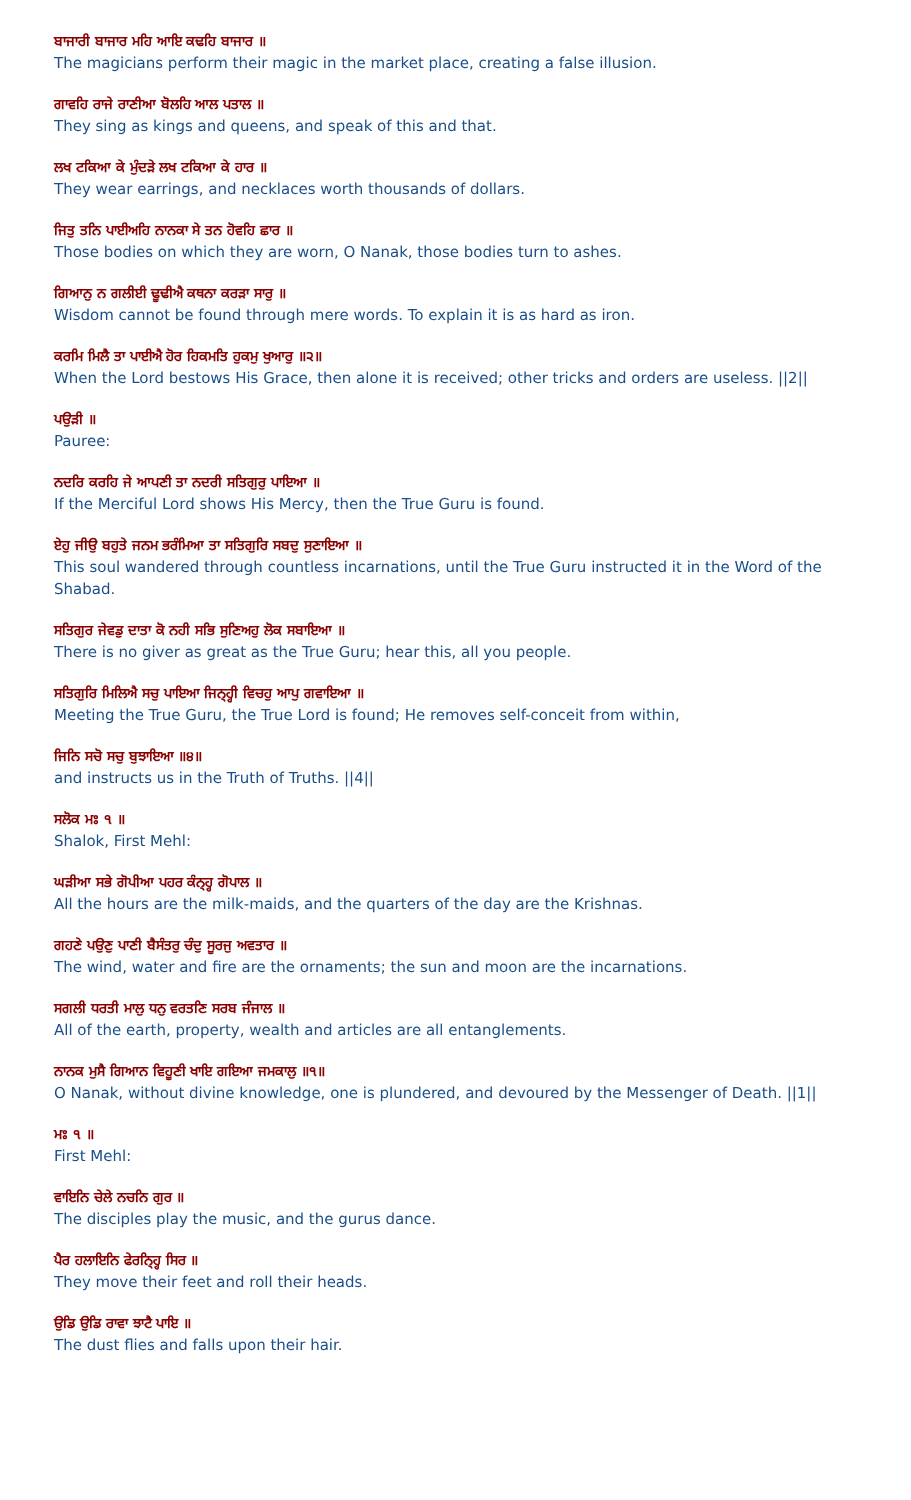ਬਾਜਾਰੀ ਬਾਜਾਰ ਮਹਿ ਆਇ ਕਢਹਿ ਬਾਜਾਰ ॥
The magicians perform their magic in the market place, creating a false illusion.
ਗਾਵਹਿ ਰਾਜੇ ਰਾਣੀਆ ਬੋਲਹਿ ਆਲ ਪਤਾਲ ॥
They sing as kings and queens, and speak of this and that.
ਲਖ ਟਕਿਆ ਕੇ ਮੁੰਦੜੇ ਲਖ ਟਕਿਆ ਕੇ ਹਾਰ ॥
They wear earrings, and necklaces worth thousands of dollars.
ਜਿਤੁ ਤਨਿ ਪਾਈਅਹਿ ਨਾਨਕਾ ਸੇ ਤਨ ਹੋਵਹਿ ਛਾਰ ॥
Those bodies on which they are worn, O Nanak, those bodies turn to ashes.
ਗਿਆਨੁ ਨ ਗਲੀਈ ਢੂਢੀਐ ਕਥਨਾ ਕਰੜਾ ਸਾਰੁ ॥
Wisdom cannot be found through mere words. To explain it is as hard as iron.
ਕਰਮਿ ਮਿਲੈ ਤਾ ਪਾਈਐ ਹੋਰ ਹਿਕਮਤਿ ਹੁਕਮੁ ਖੁਆਰੁ ॥੨॥
When the Lord bestows His Grace, then alone it is received; other tricks and orders are useless. ||2||
ਪਉੜੀ ॥
Pauree:
ਨਦਰਿ ਕਰਹਿ ਜੇ ਆਪਣੀ ਤਾ ਨਦਰੀ ਸਤਿਗੁਰੁ ਪਾਇਆ ॥
If the Merciful Lord shows His Mercy, then the True Guru is found.
ਏਹੁ ਜੀਉ ਬਹੁਤੇ ਜਨਮ ਭਰੰਮਿਆ ਤਾ ਸਤਿਗੁਰਿ ਸਬਦੁ ਸੁਣਾਇਆ ॥
This soul wandered through countless incarnations, until the True Guru instructed it in the Word of the Shabad.
ਸਤਿਗੁਰ ਜੇਵਡੁ ਦਾਤਾ ਕੋ ਨਹੀ ਸਭਿ ਸੁਣਿਅਹੁ ਲੋਕ ਸਬਾਇਆ ॥
There is no giver as great as the True Guru; hear this, all you people.
ਸਤਿਗੁਰਿ ਮਿਲਿਐ ਸਚੁ ਪਾਇਆ ਜਿਨ੍ਹ੍ਹੀ ਵਿਚਹੁ ਆਪੁ ਗਵਾਇਆ ॥
Meeting the True Guru, the True Lord is found; He removes self-conceit from within,
ਜਿਨਿ ਸਚੋ ਸਚੁ ਬੁਝਾਇਆ ॥੪॥
and instructs us in the Truth of Truths. ||4||
ਸਲੋਕ ਮਃ ੧ ॥
Shalok, First Mehl:
ਘੜੀਆ ਸਭੇ ਗੋਪੀਆ ਪਹਰ ਕੰਨ੍ਹ੍ਹ ਗੋਪਾਲ ॥
All the hours are the milk-maids, and the quarters of the day are the Krishnas.
ਗਹਣੇ ਪਉਣੁ ਪਾਣੀ ਬੈਸੰਤਰੁ ਚੰਦੁ ਸੂਰਜੁ ਅਵਤਾਰ ॥
The wind, water and fire are the ornaments; the sun and moon are the incarnations.
ਸਗਲੀ ਧਰਤੀ ਮਾਲੁ ਧਨੁ ਵਰਤਣਿ ਸਰਬ ਜੰਜਾਲ ॥
All of the earth, property, wealth and articles are all entanglements.
ਨਾਨਕ ਮੁਸੈ ਗਿਆਨ ਵਿਹੂਣੀ ਖਾਇ ਗਇਆ ਜਮਕਾਲੁ ॥੧॥
O Nanak, without divine knowledge, one is plundered, and devoured by the Messenger of Death. ||1||
ਮਃ ੧ ॥
First Mehl:
ਵਾਇਨਿ ਚੇਲੇ ਨਚਨਿ ਗੁਰ ॥
The disciples play the music, and the gurus dance.
ਪੈਰ ਹਲਾਇਨਿ ਫੇਰਨਿ੍ਹ੍ਹ ਸਿਰ ॥
They move their feet and roll their heads.
ਉਡਿ ਉਡਿ ਰਾਵਾ ਝਾਟੈ ਪਾਇ ॥
The dust flies and falls upon their hair.